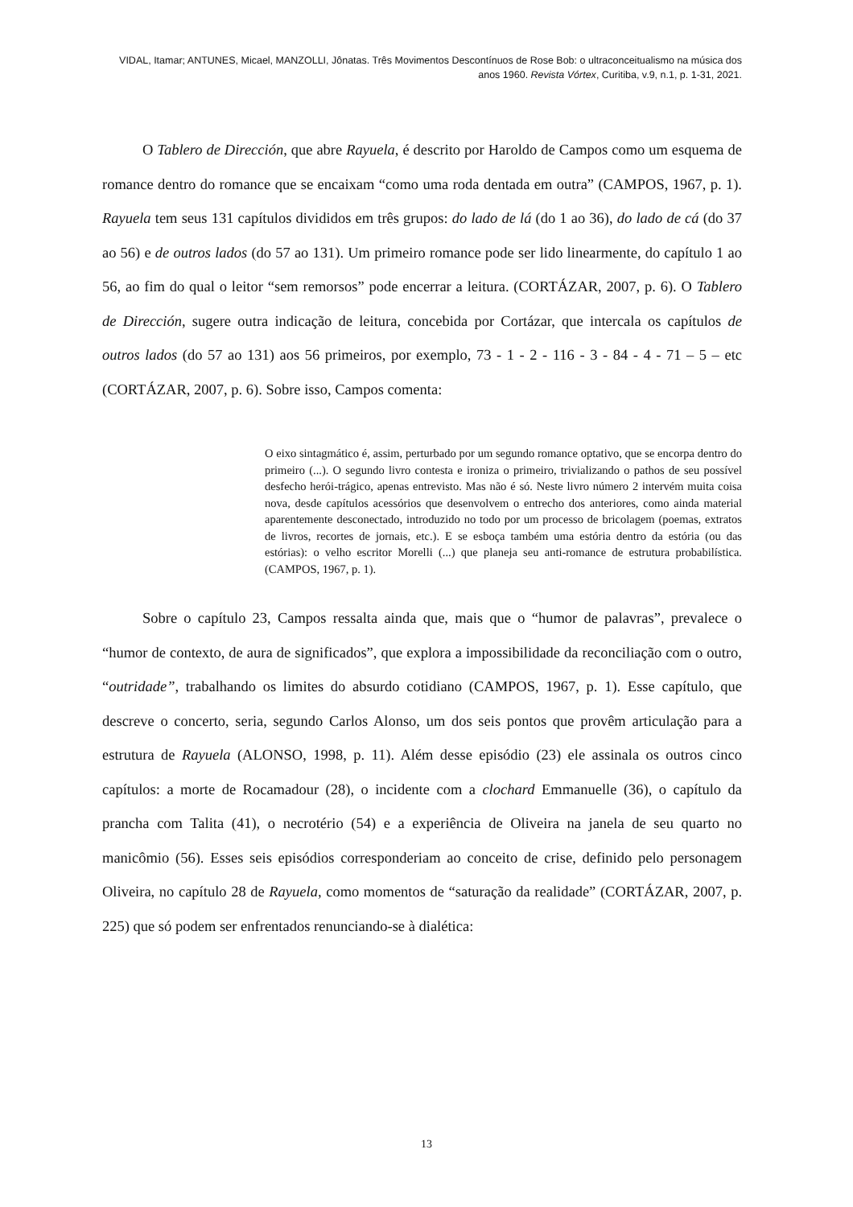VIDAL, Itamar; ANTUNES, Micael, MANZOLLI, Jônatas. Três Movimentos Descontínuos de Rose Bob: o ultraconceitualismo na música dos anos 1960. Revista Vórtex, Curitiba, v.9, n.1, p. 1-31, 2021.
O Tablero de Dirección, que abre Rayuela, é descrito por Haroldo de Campos como um esquema de romance dentro do romance que se encaixam “como uma roda dentada em outra” (CAMPOS, 1967, p. 1). Rayuela tem seus 131 capítulos divididos em três grupos: do lado de lá (do 1 ao 36), do lado de cá (do 37 ao 56) e de outros lados (do 57 ao 131). Um primeiro romance pode ser lido linearmente, do capítulo 1 ao 56, ao fim do qual o leitor “sem remorsos” pode encerrar a leitura. (CORTÁZAR, 2007, p. 6). O Tablero de Dirección, sugere outra indicação de leitura, concebida por Cortázar, que intercala os capítulos de outros lados (do 57 ao 131) aos 56 primeiros, por exemplo, 73 - 1 - 2 - 116 - 3 - 84 - 4 - 71 – 5 – etc (CORTÁZAR, 2007, p. 6). Sobre isso, Campos comenta:
O eixo sintagmático é, assim, perturbado por um segundo romance optativo, que se encorpa dentro do primeiro (...). O segundo livro contesta e ironiza o primeiro, trivializando o pathos de seu possível desfecho herói-trágico, apenas entrevisto. Mas não é só. Neste livro número 2 intervém muita coisa nova, desde capítulos acessórios que desenvolvem o entrecho dos anteriores, como ainda material aparentemente desconectado, introduzido no todo por um processo de bricolagem (poemas, extratos de livros, recortes de jornais, etc.). E se esboça também uma estória dentro da estória (ou das estórias): o velho escritor Morelli (...) que planeja seu anti-romance de estrutura probabilística. (CAMPOS, 1967, p. 1).
Sobre o capítulo 23, Campos ressalta ainda que, mais que o “humor de palavras”, prevalece o “humor de contexto, de aura de significados”, que explora a impossibilidade da reconciliação com o outro, “outridade”, trabalhando os limites do absurdo cotidiano (CAMPOS, 1967, p. 1). Esse capítulo, que descreve o concerto, seria, segundo Carlos Alonso, um dos seis pontos que provêm articulação para a estrutura de Rayuela (ALONSO, 1998, p. 11). Além desse episódio (23) ele assinala os outros cinco capítulos: a morte de Rocamadour (28), o incidente com a clochard Emmanuelle (36), o capítulo da prancha com Talita (41), o necrotério (54) e a experiência de Oliveira na janela de seu quarto no manicômio (56). Esses seis episódios corresponderiam ao conceito de crise, definido pelo personagem Oliveira, no capítulo 28 de Rayuela, como momentos de “saturação da realidade” (CORTÁZAR, 2007, p. 225) que só podem ser enfrentados renunciando-se à dialética:
13